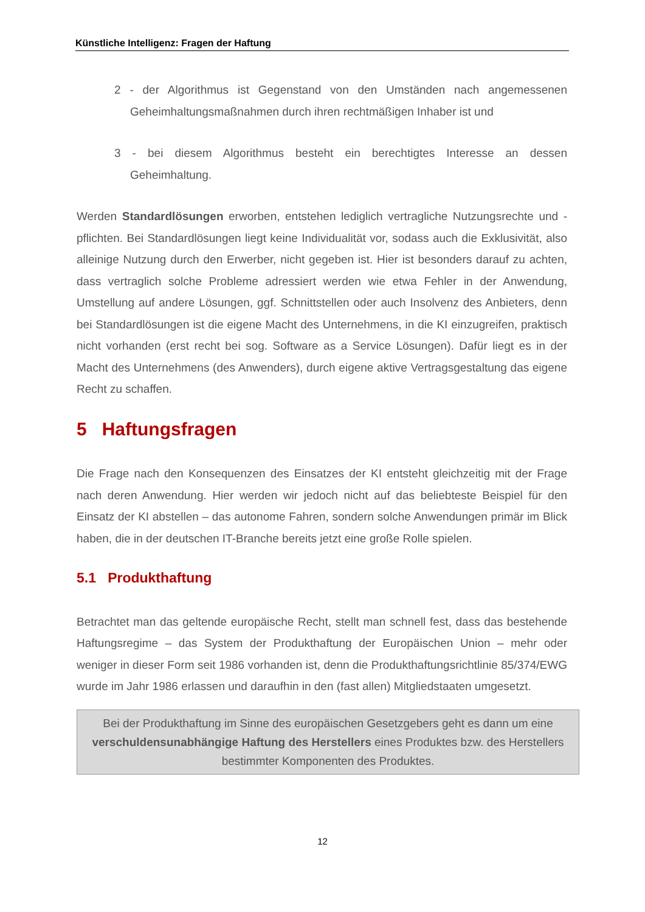Künstliche Intelligenz: Fragen der Haftung
2 - der Algorithmus ist Gegenstand von den Umständen nach angemessenen Geheimhaltungsmaßnahmen durch ihren rechtmäßigen Inhaber ist und
3 - bei diesem Algorithmus besteht ein berechtigtes Interesse an dessen Geheimhaltung.
Werden Standardlösungen erworben, entstehen lediglich vertragliche Nutzungsrechte und -pflichten. Bei Standardlösungen liegt keine Individualität vor, sodass auch die Exklusivität, also alleinige Nutzung durch den Erwerber, nicht gegeben ist. Hier ist besonders darauf zu achten, dass vertraglich solche Probleme adressiert werden wie etwa Fehler in der Anwendung, Umstellung auf andere Lösungen, ggf. Schnittstellen oder auch Insolvenz des Anbieters, denn bei Standardlösungen ist die eigene Macht des Unternehmens, in die KI einzugreifen, praktisch nicht vorhanden (erst recht bei sog. Software as a Service Lösungen). Dafür liegt es in der Macht des Unternehmens (des Anwenders), durch eigene aktive Vertragsgestaltung das eigene Recht zu schaffen.
5 Haftungsfragen
Die Frage nach den Konsequenzen des Einsatzes der KI entsteht gleichzeitig mit der Frage nach deren Anwendung. Hier werden wir jedoch nicht auf das beliebteste Beispiel für den Einsatz der KI abstellen – das autonome Fahren, sondern solche Anwendungen primär im Blick haben, die in der deutschen IT-Branche bereits jetzt eine große Rolle spielen.
5.1 Produkthaftung
Betrachtet man das geltende europäische Recht, stellt man schnell fest, dass das bestehende Haftungsregime – das System der Produkthaftung der Europäischen Union – mehr oder weniger in dieser Form seit 1986 vorhanden ist, denn die Produkthaftungsrichtlinie 85/374/EWG wurde im Jahr 1986 erlassen und daraufhin in den (fast allen) Mitgliedstaaten umgesetzt.
Bei der Produkthaftung im Sinne des europäischen Gesetzgebers geht es dann um eine verschuldensunabhängige Haftung des Herstellers eines Produktes bzw. des Herstellers bestimmter Komponenten des Produktes.
12